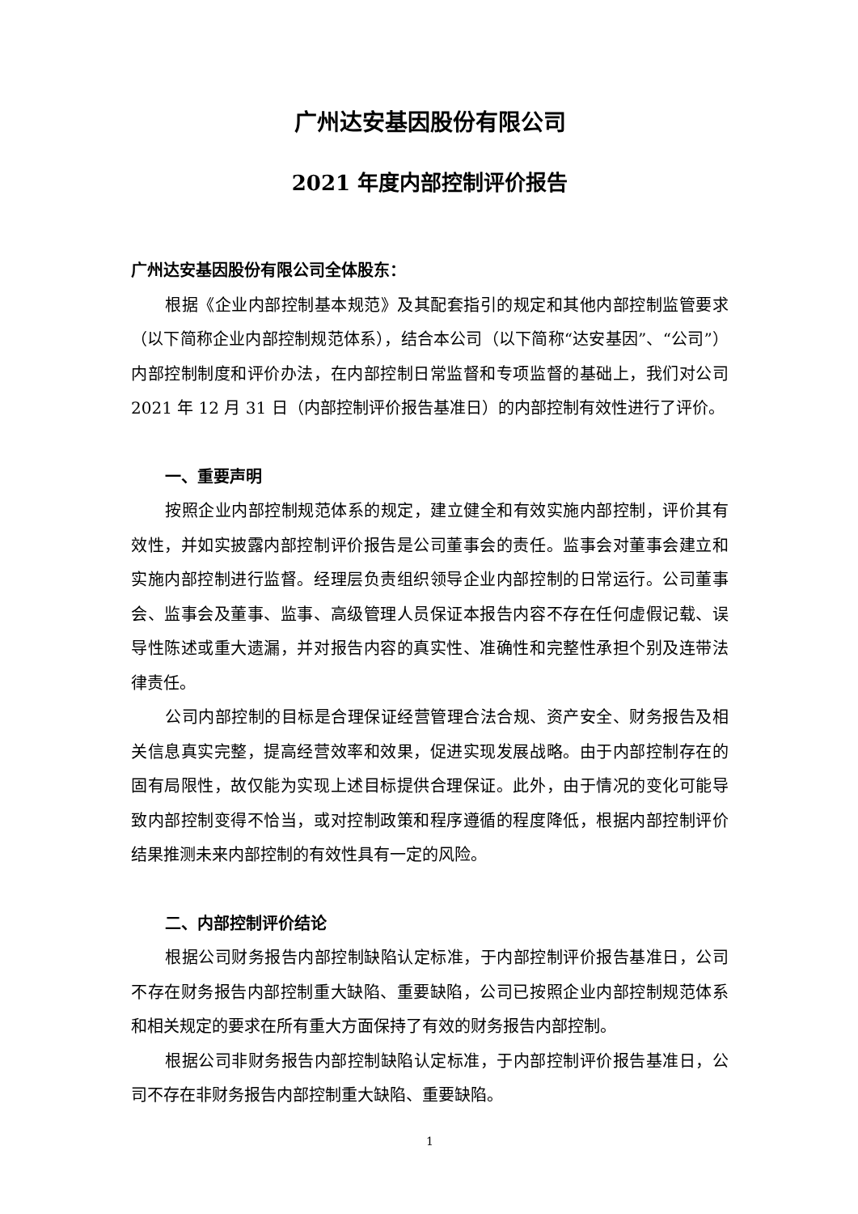广州达安基因股份有限公司
2021 年度内部控制评价报告
广州达安基因股份有限公司全体股东：
根据《企业内部控制基本规范》及其配套指引的规定和其他内部控制监管要求（以下简称企业内部控制规范体系），结合本公司（以下简称“达安基因”、“公司”）内部控制制度和评价办法，在内部控制日常监督和专项监督的基础上，我们对公司 2021 年 12 月 31 日（内部控制评价报告基准日）的内部控制有效性进行了评价。
一、重要声明
按照企业内部控制规范体系的规定，建立健全和有效实施内部控制，评价其有效性，并如实披露内部控制评价报告是公司董事会的责任。监事会对董事会建立和实施内部控制进行监督。经理层负责组织领导企业内部控制的日常运行。公司董事会、监事会及董事、监事、高级管理人员保证本报告内容不存在任何虚假记载、误导性陈述或重大遗漏，并对报告内容的真实性、准确性和完整性承担个别及连带法律责任。
公司内部控制的目标是合理保证经营管理合法合规、资产安全、财务报告及相关信息真实完整，提高经营效率和效果，促进实现发展战略。由于内部控制存在的固有局限性，故仅能为实现上述目标提供合理保证。此外，由于情况的变化可能导致内部控制变得不恰当，或对控制政策和程序遵循的程度降低，根据内部控制评价结果推测未来内部控制的有效性具有一定的风险。
二、内部控制评价结论
根据公司财务报告内部控制缺陷认定标准，于内部控制评价报告基准日，公司不存在财务报告内部控制重大缺陷、重要缺陷，公司已按照企业内部控制规范体系和相关规定的要求在所有重大方面保持了有效的财务报告内部控制。
根据公司非财务报告内部控制缺陷认定标准，于内部控制评价报告基准日，公司不存在非财务报告内部控制重大缺陷、重要缺陷。
1